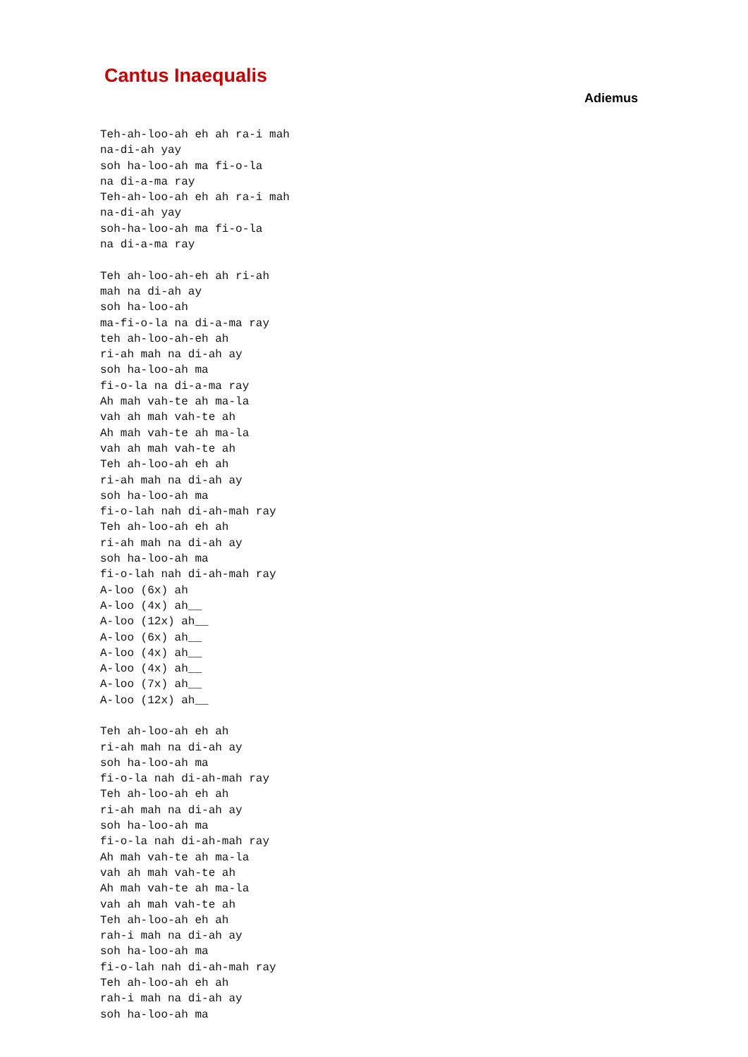Cantus Inaequalis
Adiemus
Teh-ah-loo-ah eh ah ra-i mah
na-di-ah yay
soh ha-loo-ah ma fi-o-la
na di-a-ma ray
Teh-ah-loo-ah eh ah ra-i mah
na-di-ah yay
soh-ha-loo-ah ma fi-o-la
na di-a-ma ray

Teh ah-loo-ah-eh ah ri-ah
mah na di-ah ay
soh ha-loo-ah
ma-fi-o-la na di-a-ma ray
teh ah-loo-ah-eh ah
ri-ah mah na di-ah ay
soh ha-loo-ah ma
fi-o-la na di-a-ma ray
Ah mah vah-te ah ma-la
vah ah mah vah-te ah
Ah mah vah-te ah ma-la
vah ah mah vah-te ah
Teh ah-loo-ah eh ah
ri-ah mah na di-ah ay
soh ha-loo-ah ma
fi-o-lah nah di-ah-mah ray
Teh ah-loo-ah eh ah
ri-ah mah na di-ah ay
soh ha-loo-ah ma
fi-o-lah nah di-ah-mah ray
A-loo (6x) ah
A-loo (4x) ah__
A-loo (12x) ah__
A-loo (6x) ah__
A-loo (4x) ah__
A-loo (4x) ah__
A-loo (7x) ah__
A-loo (12x) ah__

Teh ah-loo-ah eh ah
ri-ah mah na di-ah ay
soh ha-loo-ah ma
fi-o-la nah di-ah-mah ray
Teh ah-loo-ah eh ah
ri-ah mah na di-ah ay
soh ha-loo-ah ma
fi-o-la nah di-ah-mah ray
Ah mah vah-te ah ma-la
vah ah mah vah-te ah
Ah mah vah-te ah ma-la
vah ah mah vah-te ah
Teh ah-loo-ah eh ah
rah-i mah na di-ah ay
soh ha-loo-ah ma
fi-o-lah nah di-ah-mah ray
Teh ah-loo-ah eh ah
rah-i mah na di-ah ay
soh ha-loo-ah ma